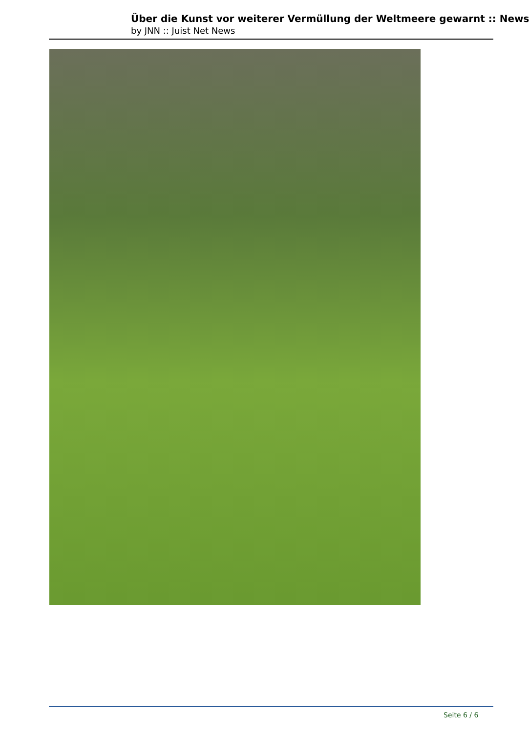Über die Kunst vor weiterer Vermüllung der Weltmeere gewarnt :: News
by JNN :: Juist Net News
Seite 6 / 6